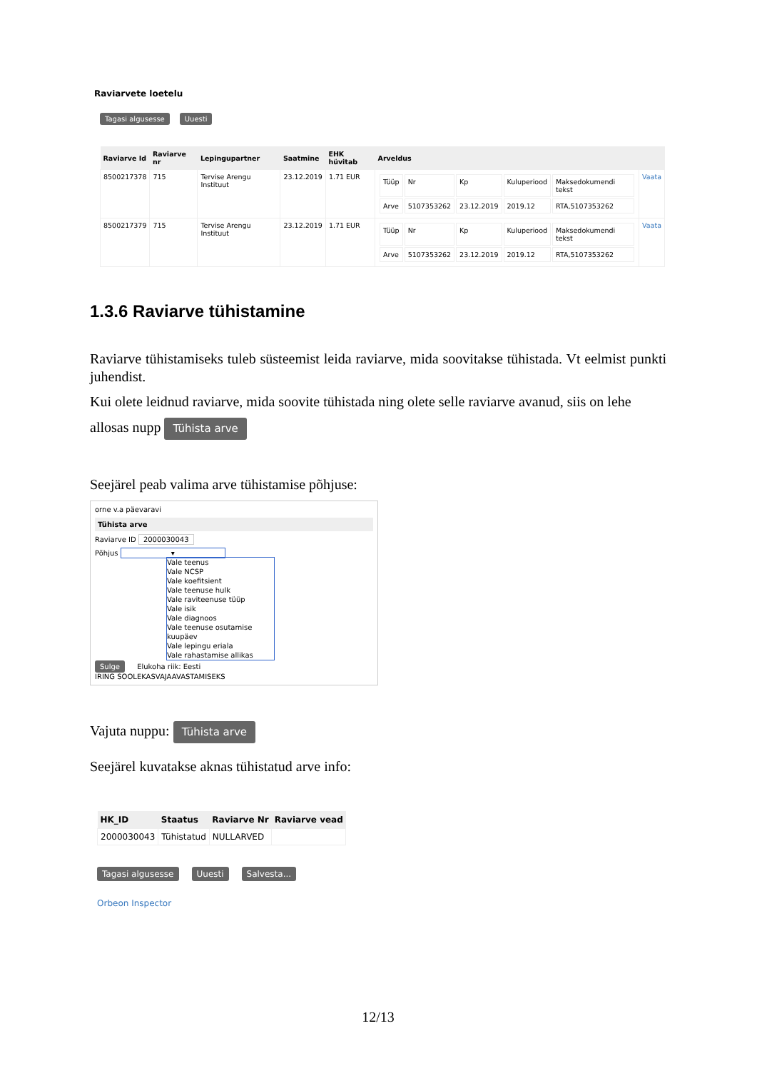Raviarvete loetelu
Tagasi algusesse Uuesti
| Raviarve Id | Raviarve nr | Lepingupartner | Saatmine | EHK hüvitab | Arveldus | |
| --- | --- | --- | --- | --- | --- | --- |
| 8500217378 | 715 | Tervise Arengu Instituut | 23.12.2019 | 1.71 EUR | / Tüüp / Nr / Kp / Kuluperiood / Maksedokumendi tekst / / Arve / 5107353262 / 23.12.2019 / 2019.12 / RTA,5107353262 / | Vaata |
| 8500217379 | 715 | Tervise Arengu Instituut | 23.12.2019 | 1.71 EUR | / Tüüp / Nr / Kp / Kuluperiood / Maksedokumendi tekst / / Arve / 5107353262 / 23.12.2019 / 2019.12 / RTA,5107353262 / | Vaata |
1.3.6 Raviarve tühistamine
Raviarve tühistamiseks tuleb süsteemist leida raviarve, mida soovitakse tühistada. Vt eelmist punkti juhendist.
Kui olete leidnud raviarve, mida soovite tühistada ning olete selle raviarve avanud, siis on lehe
allosas nupp Tühista arve
Seejärel peab valima arve tühistamise põhjuse:
orne v.a päevaravi
Tühista arve
Raviarve ID 2000030043
Põhjus ▾
Vale teenus
Vale NCSP
Vale koefitsient
Vale teenuse hulk
Vale raviteenuse tüüp
Vale isik
Vale diagnoos
Vale teenuse osutamise kuupäev
Vale lepingu eriala
Vale rahastamise allikas
Sulge Elukoha riik: Eesti
IRING SOOLEKASVAJAAVASTAMISEKS
Vajuta nuppu: Tühista arve
Seejärel kuvatakse aknas tühistatud arve info:
| HK_ID | Staatus | Raviarve Nr | Raviarve vead |
| --- | --- | --- | --- |
| 2000030043 | Tühistatud | NULLARVED | |
Tagasi algusesse Uuesti Salvesta...
Orbeon Inspector
12/13